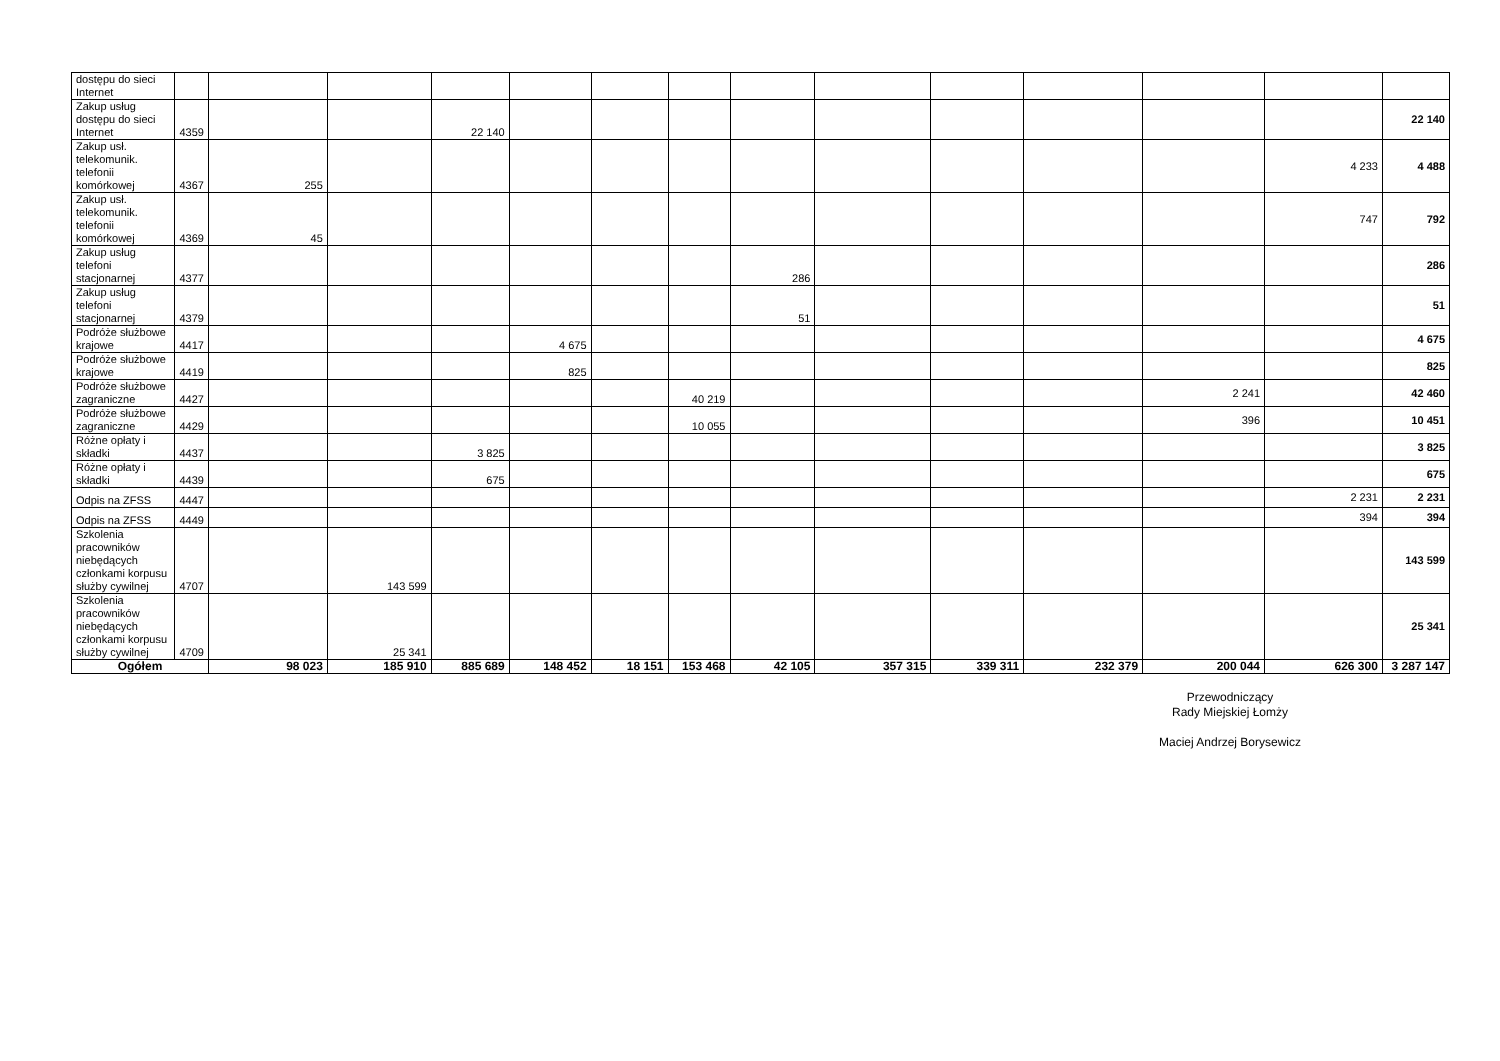| dostępu do sieci Internet | | | | | | | | | | | | | | |
| Zakup usług dostępu do sieci Internet | 4359 | | | 22 140 | | | | | | | | | | 22 140 |
| Zakup usł. telekomunik. telefonii komórkowej | 4367 | 255 | | | | | | | | | | | 4 233 | 4 488 |
| Zakup usł. telekomunik. telefonii komórkowej | 4369 | 45 | | | | | | | | | | | 747 | 792 |
| Zakup usług telefoni stacjonarnej | 4377 | | | | | | | 286 | | | | | | 286 |
| Zakup usług telefoni stacjonarnej | 4379 | | | | | | | 51 | | | | | | 51 |
| Podróże służbowe krajowe | 4417 | | | | 4 675 | | | | | | | | | 4 675 |
| Podróże służbowe krajowe | 4419 | | | | 825 | | | | | | | | | 825 |
| Podróże służbowe zagraniczne | 4427 | | | | | | 40 219 | | | | | 2 241 | | 42 460 |
| Podróże służbowe zagraniczne | 4429 | | | | | | 10 055 | | | | | 396 | | 10 451 |
| Różne opłaty i składki | 4437 | | | 3 825 | | | | | | | | | | 3 825 |
| Różne opłaty i składki | 4439 | | | 675 | | | | | | | | | | 675 |
| Odpis na ZFSS | 4447 | | | | | | | | | | | | 2 231 | 2 231 |
| Odpis na ZFSS | 4449 | | | | | | | | | | | | 394 | 394 |
| Szkolenia pracowników niebędących członkami korpusu służby cywilnej | 4707 | | 143 599 | | | | | | | | | | | 143 599 |
| Szkolenia pracowników niebędących członkami korpusu służby cywilnej | 4709 | | 25 341 | | | | | | | | | | | 25 341 |
| Ogółem | | 98 023 | 185 910 | 885 689 | 148 452 | 18 151 | 153 468 | 42 105 | 357 315 | 339 311 | 232 379 | 200 044 | 626 300 | 3 287 147 |
Przewodniczący
Rady Miejskiej Łomży
Maciej Andrzej Borysewicz